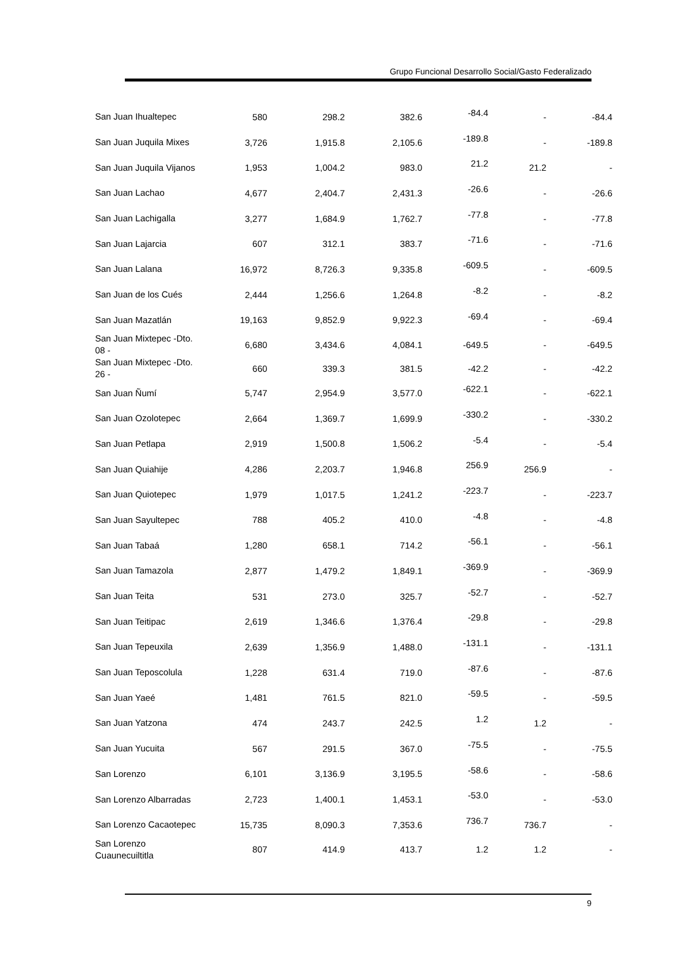Grupo Funcional Desarrollo Social/Gasto Federalizado
| San Juan Ihualtepec | 580 | 298.2 | 382.6 | -84.4 | - | -84.4 |
| San Juan Juquila Mixes | 3,726 | 1,915.8 | 2,105.6 | -189.8 | - | -189.8 |
| San Juan Juquila Vijanos | 1,953 | 1,004.2 | 983.0 | 21.2 | 21.2 | - |
| San Juan Lachao | 4,677 | 2,404.7 | 2,431.3 | -26.6 | - | -26.6 |
| San Juan Lachigalla | 3,277 | 1,684.9 | 1,762.7 | -77.8 | - | -77.8 |
| San Juan Lajarcia | 607 | 312.1 | 383.7 | -71.6 | - | -71.6 |
| San Juan Lalana | 16,972 | 8,726.3 | 9,335.8 | -609.5 | - | -609.5 |
| San Juan de los Cués | 2,444 | 1,256.6 | 1,264.8 | -8.2 | - | -8.2 |
| San Juan Mazatlán | 19,163 | 9,852.9 | 9,922.3 | -69.4 | - | -69.4 |
| San Juan Mixtepec -Dto. 08 - | 6,680 | 3,434.6 | 4,084.1 | -649.5 | - | -649.5 |
| San Juan Mixtepec -Dto. 26 - | 660 | 339.3 | 381.5 | -42.2 | - | -42.2 |
| San Juan Ñumí | 5,747 | 2,954.9 | 3,577.0 | -622.1 | - | -622.1 |
| San Juan Ozolotepec | 2,664 | 1,369.7 | 1,699.9 | -330.2 | - | -330.2 |
| San Juan Petlapa | 2,919 | 1,500.8 | 1,506.2 | -5.4 | - | -5.4 |
| San Juan Quiahije | 4,286 | 2,203.7 | 1,946.8 | 256.9 | 256.9 | - |
| San Juan Quiotepec | 1,979 | 1,017.5 | 1,241.2 | -223.7 | - | -223.7 |
| San Juan Sayultepec | 788 | 405.2 | 410.0 | -4.8 | - | -4.8 |
| San Juan Tabaá | 1,280 | 658.1 | 714.2 | -56.1 | - | -56.1 |
| San Juan Tamazola | 2,877 | 1,479.2 | 1,849.1 | -369.9 | - | -369.9 |
| San Juan Teita | 531 | 273.0 | 325.7 | -52.7 | - | -52.7 |
| San Juan Teitipac | 2,619 | 1,346.6 | 1,376.4 | -29.8 | - | -29.8 |
| San Juan Tepeuxila | 2,639 | 1,356.9 | 1,488.0 | -131.1 | - | -131.1 |
| San Juan Teposcolula | 1,228 | 631.4 | 719.0 | -87.6 | - | -87.6 |
| San Juan Yaeé | 1,481 | 761.5 | 821.0 | -59.5 | - | -59.5 |
| San Juan Yatzona | 474 | 243.7 | 242.5 | 1.2 | 1.2 | - |
| San Juan Yucuita | 567 | 291.5 | 367.0 | -75.5 | - | -75.5 |
| San Lorenzo | 6,101 | 3,136.9 | 3,195.5 | -58.6 | - | -58.6 |
| San Lorenzo Albarradas | 2,723 | 1,400.1 | 1,453.1 | -53.0 | - | -53.0 |
| San Lorenzo Cacaotepec | 15,735 | 8,090.3 | 7,353.6 | 736.7 | 736.7 | - |
| San Lorenzo Cuaunecuiltitla | 807 | 414.9 | 413.7 | 1.2 | 1.2 | - |
9